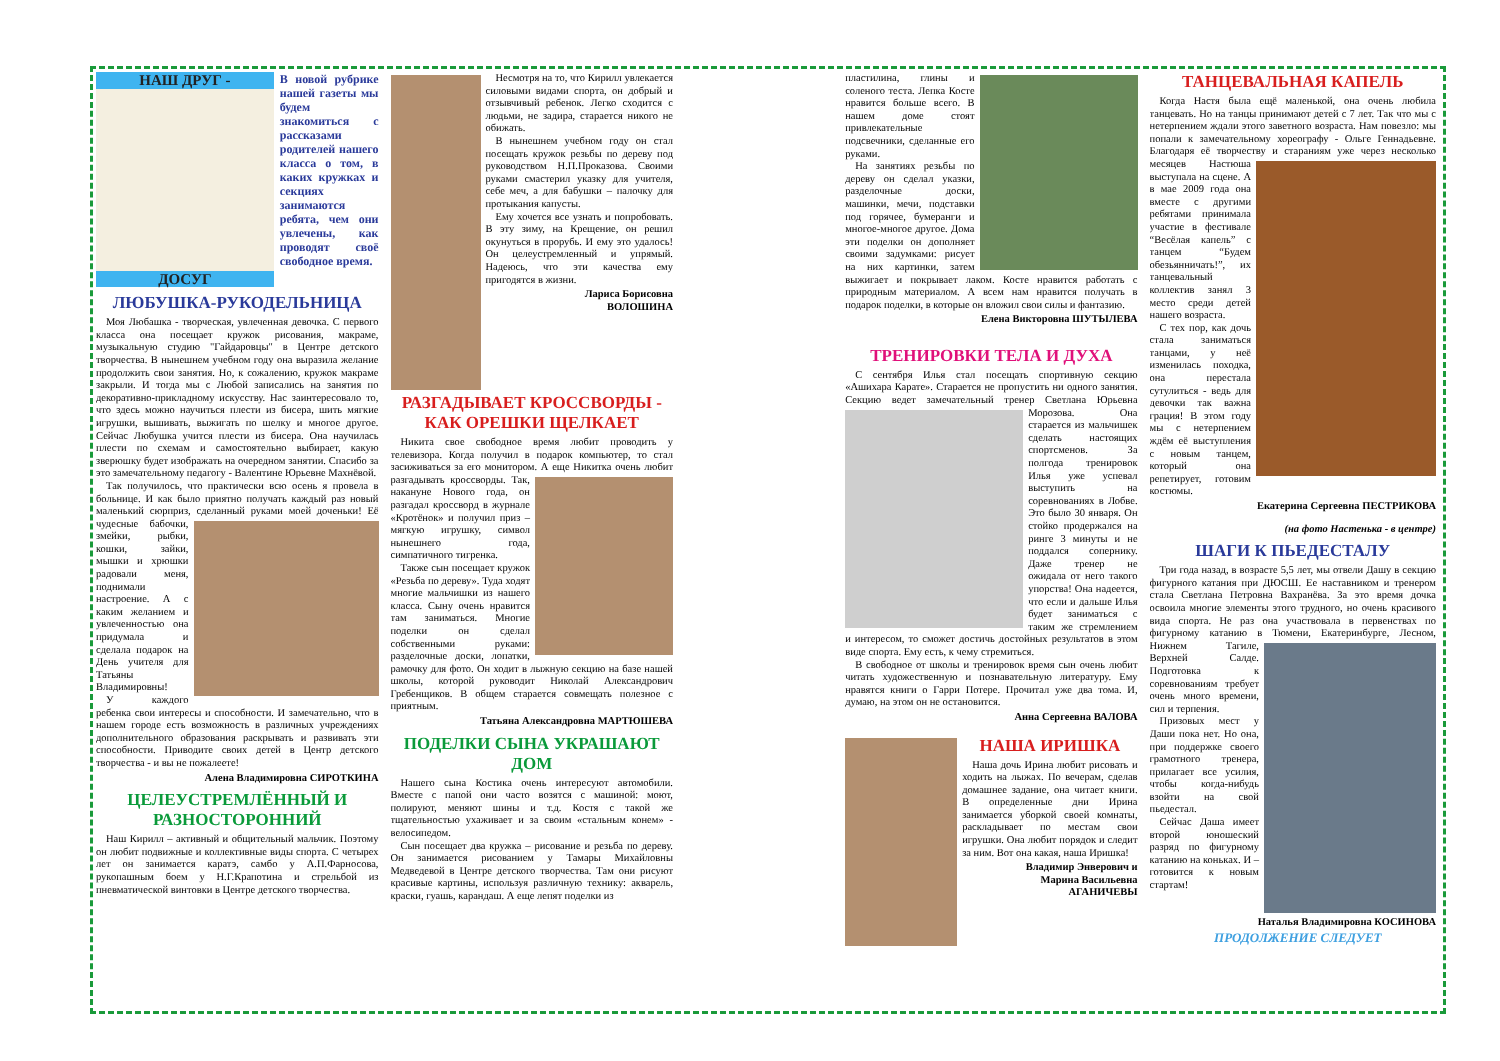НАШ ДРУГ -
ДОСУГ
В новой рубрике нашей газеты мы будем знакомиться с рассказами родителей нашего класса о том, в каких кружках и секциях занимаются ребята, чем они увлечены, как проводят своё свободное время.
ЛЮБУШКА-РУКОДЕЛЬНИЦА
Моя Любашка - творческая, увлеченная девочка. С первого класса она посещает кружок рисования, макраме, музыкальную студию "Гайдаровцы" в Центре детского творчества. В нынешнем учебном году она выразила желание продолжить свои занятия. Но, к сожалению, кружок макраме закрыли. И тогда мы с Любой записались на занятия по декоративно-прикладному искусству. Нас заинтересовало то, что здесь можно научиться плести из бисера, шить мягкие игрушки, вышивать, выжигать по шелку и многое другое. Сейчас Любушка учится плести из бисера. Она научилась плести по схемам и самостоятельно выбирает, какую зверюшку будет изображать на очередном занятии. Спасибо за это замечательному педагогу - Валентине Юрьевне Махнёвой.
Так получилось, что практически всю осень я провела в больнице. И как было приятно получать каждый раз новый маленький сюрприз, сделанный руками моей доченьки! Её чудесные бабочки, змейки, рыбки, кошки, зайки, мышки и хрюшки радовали меня, поднимали настроение. А с каким желанием и увлеченностью она придумала и сделала подарок на День учителя для Татьяны Владимировны!
У каждого ребенка свои интересы и способности. И замечательно, что в нашем городе есть возможность в различных учреждениях дополнительного образования раскрывать и развивать эти способности. Приводите своих детей в Центр детского творчества - и вы не пожалеете!
Алена Владимировна СИРОТКИНА
ЦЕЛЕУСТРЕМЛЁННЫЙ И РАЗНОСТОРОННИЙ
Наш Кирилл – активный и общительный мальчик. Поэтому он любит подвижные и коллективные виды спорта. С четырех лет он занимается каратэ, самбо у А.П.Фарносова, рукопашным боем у Н.Г.Крапотина и стрельбой из пневматической винтовки в Центре детского творчества.
Несмотря на то, что Кирилл увлекается силовыми видами спорта, он добрый и отзывчивый ребенок. Легко сходится с людьми, не задира, старается никого не обижать.
В нынешнем учебном году он стал посещать кружок резьбы по дереву под руководством Н.П.Проказова. Своими руками смастерил указку для учителя, себе меч, а для бабушки – палочку для протыкания капусты.
Ему хочется все узнать и попробовать. В эту зиму, на Крещение, он решил окунуться в прорубь. И ему это удалось! Он целеустремленный и упрямый. Надеюсь, что эти качества ему пригодятся в жизни.
Лариса Борисовна
ВОЛОШИНА
РАЗГАДЫВАЕТ КРОССВОРДЫ - КАК ОРЕШКИ ЩЕЛКАЕТ
Никита свое свободное время любит проводить у телевизора. Когда получил в подарок компьютер, то стал засиживаться за его монитором. А еще Никитка очень любит разгадывать кроссворды. Так, накануне Нового года, он разгадал кроссворд в журнале «Кротёнок» и получил приз – мягкую игрушку, символ нынешнего года, симпатичного тигренка.
Также сын посещает кружок «Резьба по дереву». Туда ходят многие мальчишки из нашего класса. Сыну очень нравится там заниматься. Многие поделки он сделал собственными руками: разделочные доски, лопатки, рамочку для фото. Он ходит в лыжную секцию на базе нашей школы, которой руководит Николай Александрович Гребенщиков. В общем старается совмещать полезное с приятным.
Татьяна Александровна МАРТЮШЕВА
ПОДЕЛКИ СЫНА УКРАШАЮТ ДОМ
Нашего сына Костика очень интересуют автомобили. Вместе с папой они часто возятся с машиной: моют, полируют, меняют шины и т.д. Костя с такой же тщательностью ухаживает и за своим «стальным конем» - велосипедом.
Сын посещает два кружка – рисование и резьба по дереву. Он занимается рисованием у Тамары Михайловны Медведевой в Центре детского творчества. Там они рисуют красивые картины, используя различную технику: акварель, краски, гуашь, карандаш. А еще лепят поделки из
пластилина, глины и соленого теста. Лепка Косте нравится больше всего. В нашем доме стоят привлекательные подсвечники, сделанные его руками.
На занятиях резьбы по дереву он сделал указки, разделочные доски, машинки, мечи, подставки под горячее, бумеранги и многое-многое другое. Дома эти поделки он дополняет своими задумками: рисует на них картинки, затем выжигает и покрывает лаком. Косте нравится работать с природным материалом. А всем нам нравится получать в подарок поделки, в которые он вложил свои силы и фантазию.
Елена Викторовна ШУТЫЛЕВА
ТРЕНИРОВКИ ТЕЛА И ДУХА
С сентября Илья стал посещать спортивную секцию «Ашихара Карате». Старается не пропустить ни одного занятия. Секцию ведет замечательный тренер Светлана Юрьевна Морозова. Она старается из мальчишек сделать настоящих спортсменов. За полгода тренировок Илья уже успевал выступить на соревнованиях в Лобве. Это было 30 января. Он стойко продержался на ринге 3 минуты и не поддался сопернику. Даже тренер не ожидала от него такого упорства! Она надеется, что если и дальше Илья будет заниматься с таким же стремлением и интересом, то сможет достичь достойных результатов в этом виде спорта. Ему есть, к чему стремиться.
В свободное от школы и тренировок время сын очень любит читать художественную и познавательную литературу. Ему нравятся книги о Гарри Потере. Прочитал уже два тома. И, думаю, на этом он не остановится.
Анна Сергеевна ВАЛОВА
НАША ИРИШКА
Наша дочь Ирина любит рисовать и ходить на лыжах. По вечерам, сделав домашнее задание, она читает книги. В определенные дни Ирина занимается уборкой своей комнаты, раскладывает по местам свои игрушки. Она любит порядок и следит за ним. Вот она какая, наша Иришка!
Владимир Энверович и
Марина Васильевна
АГАНИЧЕВЫ
ТАНЦЕВАЛЬНАЯ КАПЕЛЬ
Когда Настя была ещё маленькой, она очень любила танцевать. Но на танцы принимают детей с 7 лет. Так что мы с нетерпением ждали этого заветного возраста. Нам повезло: мы попали к замечательному хореографу - Ольге Геннадьевне. Благодаря её творчеству и стараниям уже через несколько месяцев Настюша выступала на сцене. А в мае 2009 года она вместе с другими ребятами принимала участие в фестивале “Весёлая капель” с танцем “Будем обезьянничать!”, их танцевальный коллектив занял 3 место среди детей нашего возраста.
С тех пор, как дочь стала заниматься танцами, у неё изменилась походка, она перестала сутулиться - ведь для девочки так важна грация! В этом году мы с нетерпением ждём её выступления с новым танцем, который она репетирует, готовим костюмы.
Екатерина Сергеевна ПЕСТРИКОВА
(на фото Настенька - в центре)
ШАГИ К ПЬЕДЕСТАЛУ
Три года назад, в возрасте 5,5 лет, мы отвели Дашу в секцию фигурного катания при ДЮСШ. Ее наставником и тренером стала Светлана Петровна Вахранёва. За это время дочка освоила многие элементы этого трудного, но очень красивого вида спорта. Не раз она участвовала в первенствах по фигурному катанию в Тюмени, Екатеринбурге, Лесном, Нижнем Тагиле, Верхней Салде. Подготовка к соревнованиям требует очень много времени, сил и терпения.
Призовых мест у Даши пока нет. Но она, при поддержке своего грамотного тренера, прилагает все усилия, чтобы когда-нибудь взойти на свой пьедестал.
Сейчас Даша имеет второй юношеский разряд по фигурному катанию на коньках. И – готовится к новым стартам!
Наталья Владимировна КОСИНОВА
ПРОДОЛЖЕНИЕ СЛЕДУЕТ